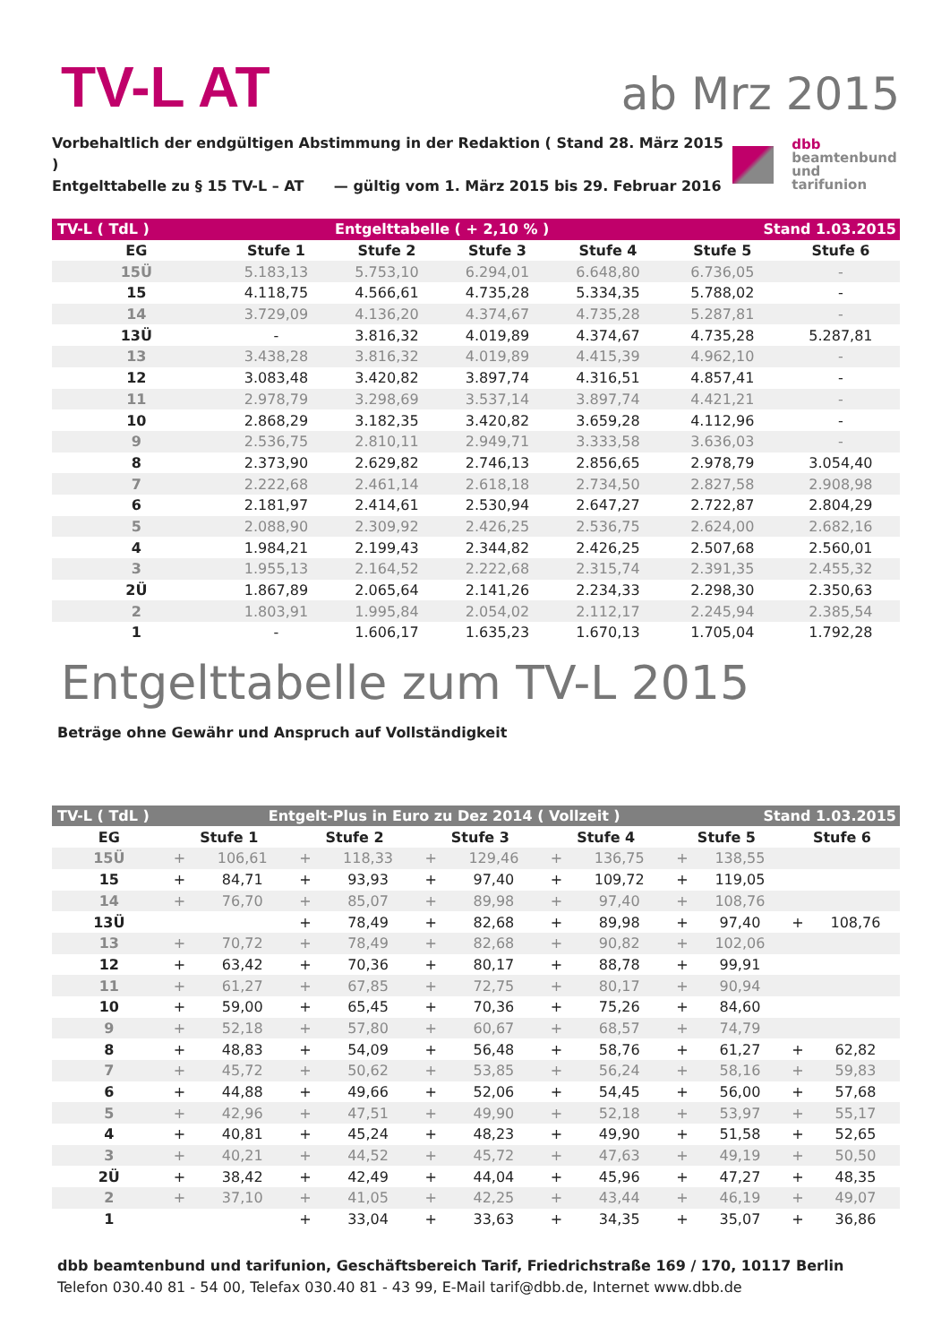TV-L AT
ab Mrz 2015
Vorbehaltlich der endgültigen Abstimmung in der Redaktion ( Stand 28. März 2015 )
Entgelttabelle zu § 15 TV-L – AT — gültig vom 1. März 2015 bis 29. Februar 2016
dbb
beamtenbund
und tarifunion
| TV-L ( TdL ) | Entgelttabelle ( + 2,10 % ) | | | | Stand 1.03.2015 | |
| EG | Stufe 1 | Stufe 2 | Stufe 3 | Stufe 4 | Stufe 5 | Stufe 6 |
| 15Ü | 5.183,13 | 5.753,10 | 6.294,01 | 6.648,80 | 6.736,05 | - |
| 15 | 4.118,75 | 4.566,61 | 4.735,28 | 5.334,35 | 5.788,02 | - |
| 14 | 3.729,09 | 4.136,20 | 4.374,67 | 4.735,28 | 5.287,81 | - |
| 13Ü | - | 3.816,32 | 4.019,89 | 4.374,67 | 4.735,28 | 5.287,81 |
| 13 | 3.438,28 | 3.816,32 | 4.019,89 | 4.415,39 | 4.962,10 | - |
| 12 | 3.083,48 | 3.420,82 | 3.897,74 | 4.316,51 | 4.857,41 | - |
| 11 | 2.978,79 | 3.298,69 | 3.537,14 | 3.897,74 | 4.421,21 | - |
| 10 | 2.868,29 | 3.182,35 | 3.420,82 | 3.659,28 | 4.112,96 | - |
| 9 | 2.536,75 | 2.810,11 | 2.949,71 | 3.333,58 | 3.636,03 | - |
| 8 | 2.373,90 | 2.629,82 | 2.746,13 | 2.856,65 | 2.978,79 | 3.054,40 |
| 7 | 2.222,68 | 2.461,14 | 2.618,18 | 2.734,50 | 2.827,58 | 2.908,98 |
| 6 | 2.181,97 | 2.414,61 | 2.530,94 | 2.647,27 | 2.722,87 | 2.804,29 |
| 5 | 2.088,90 | 2.309,92 | 2.426,25 | 2.536,75 | 2.624,00 | 2.682,16 |
| 4 | 1.984,21 | 2.199,43 | 2.344,82 | 2.426,25 | 2.507,68 | 2.560,01 |
| 3 | 1.955,13 | 2.164,52 | 2.222,68 | 2.315,74 | 2.391,35 | 2.455,32 |
| 2Ü | 1.867,89 | 2.065,64 | 2.141,26 | 2.234,33 | 2.298,30 | 2.350,63 |
| 2 | 1.803,91 | 1.995,84 | 2.054,02 | 2.112,17 | 2.245,94 | 2.385,54 |
| 1 | - | 1.606,17 | 1.635,23 | 1.670,13 | 1.705,04 | 1.792,28 |
Entgelttabelle zum TV-L 2015
Beträge ohne Gewähr und Anspruch auf Vollständigkeit
| TV-L ( TdL ) | | Entgelt-Plus in Euro zu Dez 2014 ( Vollzeit ) | | | | | | | | Stand 1.03.2015 | | |
| EG | Stufe 1 | | Stufe 2 | | Stufe 3 | | Stufe 4 | | Stufe 5 | | Stufe 6 | |
| 15Ü | + | 106,61 | + | 118,33 | + | 129,46 | + | 136,75 | + | 138,55 | | |
| 15 | + | 84,71 | + | 93,93 | + | 97,40 | + | 109,72 | + | 119,05 | | |
| 14 | + | 76,70 | + | 85,07 | + | 89,98 | + | 97,40 | + | 108,76 | | |
| 13Ü | | | + | 78,49 | + | 82,68 | + | 89,98 | + | 97,40 | + | 108,76 |
| 13 | + | 70,72 | + | 78,49 | + | 82,68 | + | 90,82 | + | 102,06 | | |
| 12 | + | 63,42 | + | 70,36 | + | 80,17 | + | 88,78 | + | 99,91 | | |
| 11 | + | 61,27 | + | 67,85 | + | 72,75 | + | 80,17 | + | 90,94 | | |
| 10 | + | 59,00 | + | 65,45 | + | 70,36 | + | 75,26 | + | 84,60 | | |
| 9 | + | 52,18 | + | 57,80 | + | 60,67 | + | 68,57 | + | 74,79 | | |
| 8 | + | 48,83 | + | 54,09 | + | 56,48 | + | 58,76 | + | 61,27 | + | 62,82 |
| 7 | + | 45,72 | + | 50,62 | + | 53,85 | + | 56,24 | + | 58,16 | + | 59,83 |
| 6 | + | 44,88 | + | 49,66 | + | 52,06 | + | 54,45 | + | 56,00 | + | 57,68 |
| 5 | + | 42,96 | + | 47,51 | + | 49,90 | + | 52,18 | + | 53,97 | + | 55,17 |
| 4 | + | 40,81 | + | 45,24 | + | 48,23 | + | 49,90 | + | 51,58 | + | 52,65 |
| 3 | + | 40,21 | + | 44,52 | + | 45,72 | + | 47,63 | + | 49,19 | + | 50,50 |
| 2Ü | + | 38,42 | + | 42,49 | + | 44,04 | + | 45,96 | + | 47,27 | + | 48,35 |
| 2 | + | 37,10 | + | 41,05 | + | 42,25 | + | 43,44 | + | 46,19 | + | 49,07 |
| 1 | | | + | 33,04 | + | 33,63 | + | 34,35 | + | 35,07 | + | 36,86 |
dbb beamtenbund und tarifunion, Geschäftsbereich Tarif, Friedrichstraße 169 / 170, 10117 Berlin
Telefon 030.40 81 - 54 00, Telefax 030.40 81 - 43 99, E-Mail tarif@dbb.de, Internet www.dbb.de